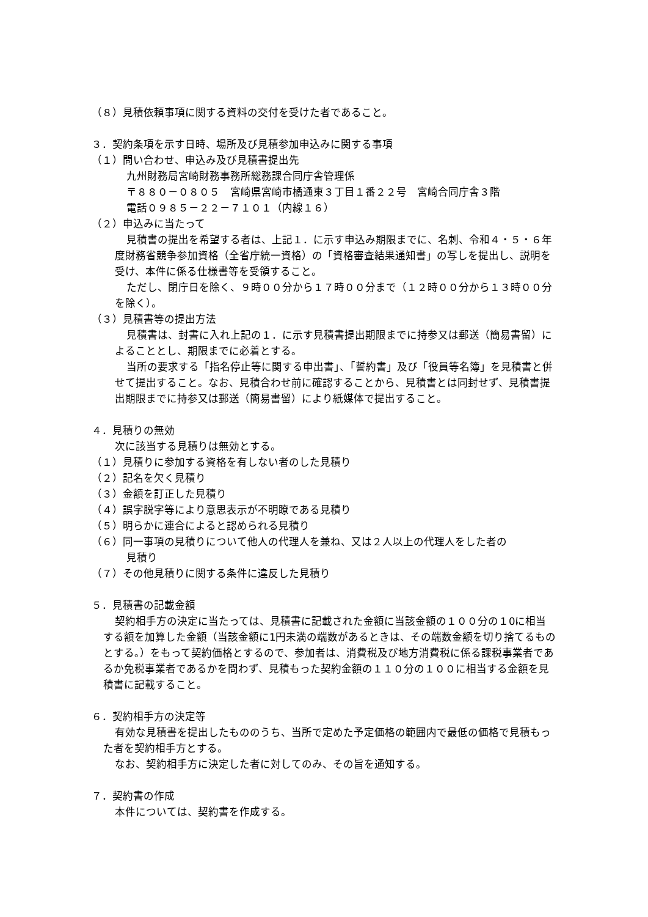（８）見積依頼事項に関する資料の交付を受けた者であること。
３．契約条項を示す日時、場所及び見積参加申込みに関する事項
（１）問い合わせ、申込み及び見積書提出先
九州財務局宮崎財務事務所総務課合同庁舎管理係
〒８８０－０８０５　宮崎県宮崎市橘通東３丁目１番２２号　宮崎合同庁舎３階
電話０９８５－２２－７１０１（内線１６）
（２）申込みに当たって
見積書の提出を希望する者は、上記１．に示す申込み期限までに、名刺、令和４・５・６年度財務省競争参加資格（全省庁統一資格）の「資格審査結果通知書」の写しを提出し、説明を受け、本件に係る仕様書等を受領すること。
ただし、閉庁日を除く、９時００分から１７時００分まで（１２時００分から１３時００分を除く）。
（３）見積書等の提出方法
見積書は、封書に入れ上記の１．に示す見積書提出期限までに持参又は郵送（簡易書留）によることとし、期限までに必着とする。
当所の要求する「指名停止等に関する申出書」、「誓約書」及び「役員等名簿」を見積書と併せて提出すること。なお、見積合わせ前に確認することから、見積書とは同封せず、見積書提出期限までに持参又は郵送（簡易書留）により紙媒体で提出すること。
４．見積りの無効
次に該当する見積りは無効とする。
（１）見積りに参加する資格を有しない者のした見積り
（２）記名を欠く見積り
（３）金額を訂正した見積り
（４）誤字脱字等により意思表示が不明瞭である見積り
（５）明らかに連合によると認められる見積り
（６）同一事項の見積りについて他人の代理人を兼ね、又は２人以上の代理人をした者の
見積り
（７）その他見積りに関する条件に違反した見積り
５．見積書の記載金額
契約相手方の決定に当たっては、見積書に記載された金額に当該金額の１００分の１0に相当する額を加算した金額（当該金額に1円未満の端数があるときは、その端数金額を切り捨てるものとする。）をもって契約価格とするので、参加者は、消費税及び地方消費税に係る課税事業者であるか免税事業者であるかを問わず、見積もった契約金額の１１０分の１００に相当する金額を見積書に記載すること。
６．契約相手方の決定等
有効な見積書を提出したもののうち、当所で定めた予定価格の範囲内で最低の価格で見積もった者を契約相手方とする。
なお、契約相手方に決定した者に対してのみ、その旨を通知する。
７．契約書の作成
本件については、契約書を作成する。